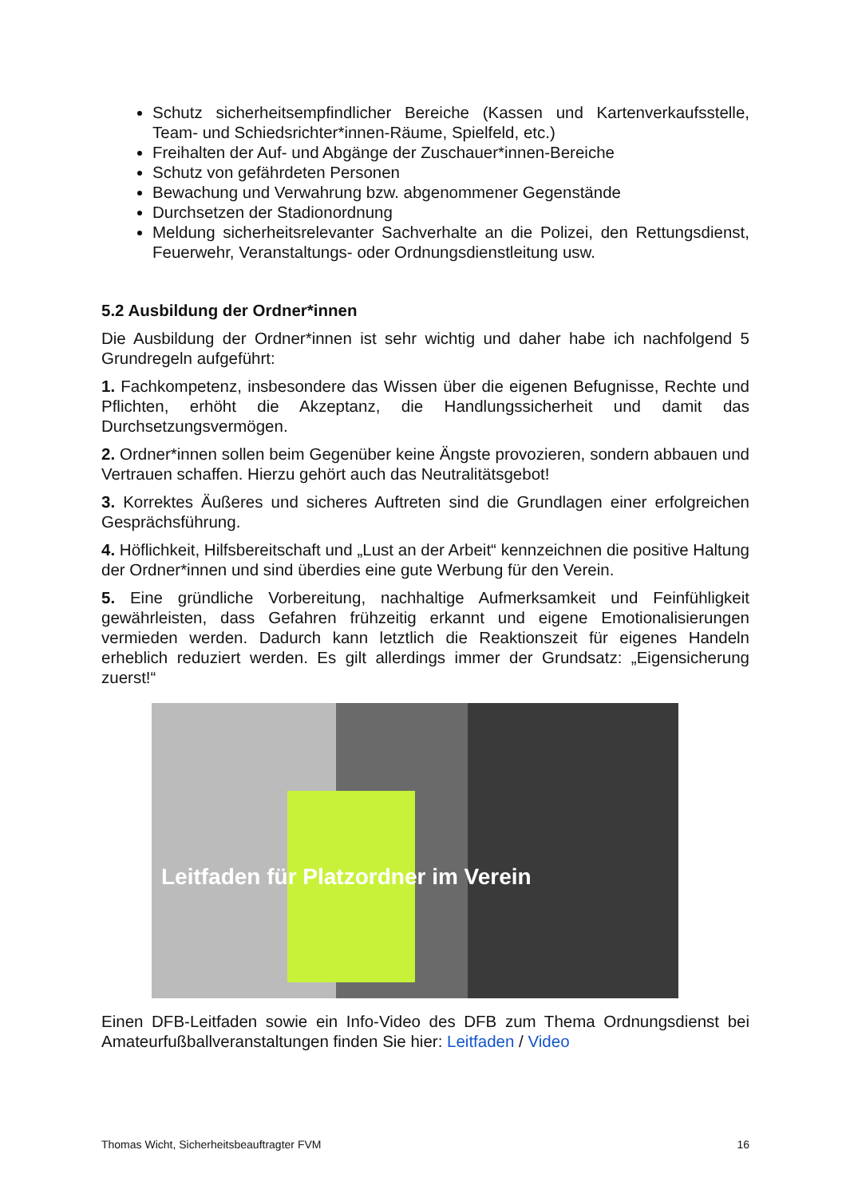Schutz sicherheitsempfindlicher Bereiche (Kassen und Kartenverkaufsstelle, Team- und Schiedsrichter*innen-Räume, Spielfeld, etc.)
Freihalten der Auf- und Abgänge der Zuschauer*innen-Bereiche
Schutz von gefährdeten Personen
Bewachung und Verwahrung bzw. abgenommener Gegenstände
Durchsetzen der Stadionordnung
Meldung sicherheitsrelevanter Sachverhalte an die Polizei, den Rettungsdienst, Feuerwehr, Veranstaltungs- oder Ordnungsdienstleitung usw.
5.2 Ausbildung der Ordner*innen
Die Ausbildung der Ordner*innen ist sehr wichtig und daher habe ich nachfolgend 5 Grundregeln aufgeführt:
1. Fachkompetenz, insbesondere das Wissen über die eigenen Befugnisse, Rechte und Pflichten, erhöht die Akzeptanz, die Handlungssicherheit und damit das Durchsetzungsvermögen.
2. Ordner*innen sollen beim Gegenüber keine Ängste provozieren, sondern abbauen und Vertrauen schaffen. Hierzu gehört auch das Neutralitätsgebot!
3. Korrektes Äußeres und sicheres Auftreten sind die Grundlagen einer erfolgreichen Gesprächsführung.
4. Höflichkeit, Hilfsbereitschaft und „Lust an der Arbeit“ kennzeichnen die positive Haltung der Ordner*innen und sind überdies eine gute Werbung für den Verein.
5. Eine gründliche Vorbereitung, nachhaltige Aufmerksamkeit und Feinfühligkeit gewährleisten, dass Gefahren frühzeitig erkannt und eigene Emotionalisierungen vermieden werden. Dadurch kann letztlich die Reaktionszeit für eigenes Handeln erheblich reduziert werden. Es gilt allerdings immer der Grundsatz: „Eigensicherung zuerst!“
Leitfaden für Platzordner im Verein
Einen DFB-Leitfaden sowie ein Info-Video des DFB zum Thema Ordnungsdienst bei Amateurfußballveranstaltungen finden Sie hier: Leitfaden / Video
Thomas Wicht, Sicherheitsbeauftragter FVM 16